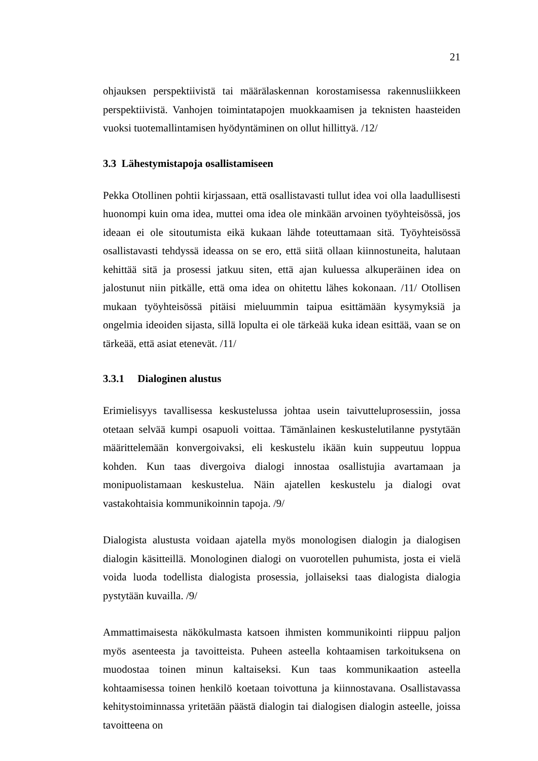21
ohjauksen perspektiivistä tai määrälaskennan korostamisessa rakennusliikkeen perspektiivistä. Vanhojen toimintatapojen muokkaamisen ja teknisten haasteiden vuoksi tuotemallintamisen hyödyntäminen on ollut hillittyä. /12/
3.3 Lähestymistapoja osallistamiseen
Pekka Otollinen pohtii kirjassaan, että osallistavasti tullut idea voi olla laadullisesti huonompi kuin oma idea, muttei oma idea ole minkään arvoinen työyhteisössä, jos ideaan ei ole sitoutumista eikä kukaan lähde toteuttamaan sitä. Työyhteisössä osallistavasti tehdyssä ideassa on se ero, että siitä ollaan kiinnostuneita, halutaan kehittää sitä ja prosessi jatkuu siten, että ajan kuluessa alkuperäinen idea on jalostunut niin pitkälle, että oma idea on ohitettu lähes kokonaan. /11/ Otollisen mukaan työyhteisössä pitäisi mieluummin taipua esittämään kysymyksiä ja ongelmia ideoiden sijasta, sillä lopulta ei ole tärkeää kuka idean esittää, vaan se on tärkeää, että asiat etenevät. /11/
3.3.1 Dialoginen alustus
Erimielisyys tavallisessa keskustelussa johtaa usein taivutteluprosessiin, jossa otetaan selvää kumpi osapuoli voittaa. Tämänlainen keskustelutilanne pystytään määrittelemään konvergoivaksi, eli keskustelu ikään kuin suppeutuu loppua kohden. Kun taas divergoiva dialogi innostaa osallistujia avartamaan ja monipuolistamaan keskustelua. Näin ajatellen keskustelu ja dialogi ovat vastakohtaisia kommunikoinnin tapoja. /9/
Dialogista alustusta voidaan ajatella myös monologisen dialogin ja dialogisen dialogin käsitteillä. Monologinen dialogi on vuorotellen puhumista, josta ei vielä voida luoda todellista dialogista prosessia, jollaiseksi taas dialogista dialogia pystytään kuvailla. /9/
Ammattimaisesta näkökulmasta katsoen ihmisten kommunikointi riippuu paljon myös asenteesta ja tavoitteista. Puheen asteella kohtaamisen tarkoituksena on muodostaa toinen minun kaltaiseksi. Kun taas kommunikaation asteella kohtaamisessa toinen henkilö koetaan toivottuna ja kiinnostavana. Osallistavassa kehitystoiminnassa yritetään päästä dialogin tai dialogisen dialogin asteelle, joissa tavoitteena on